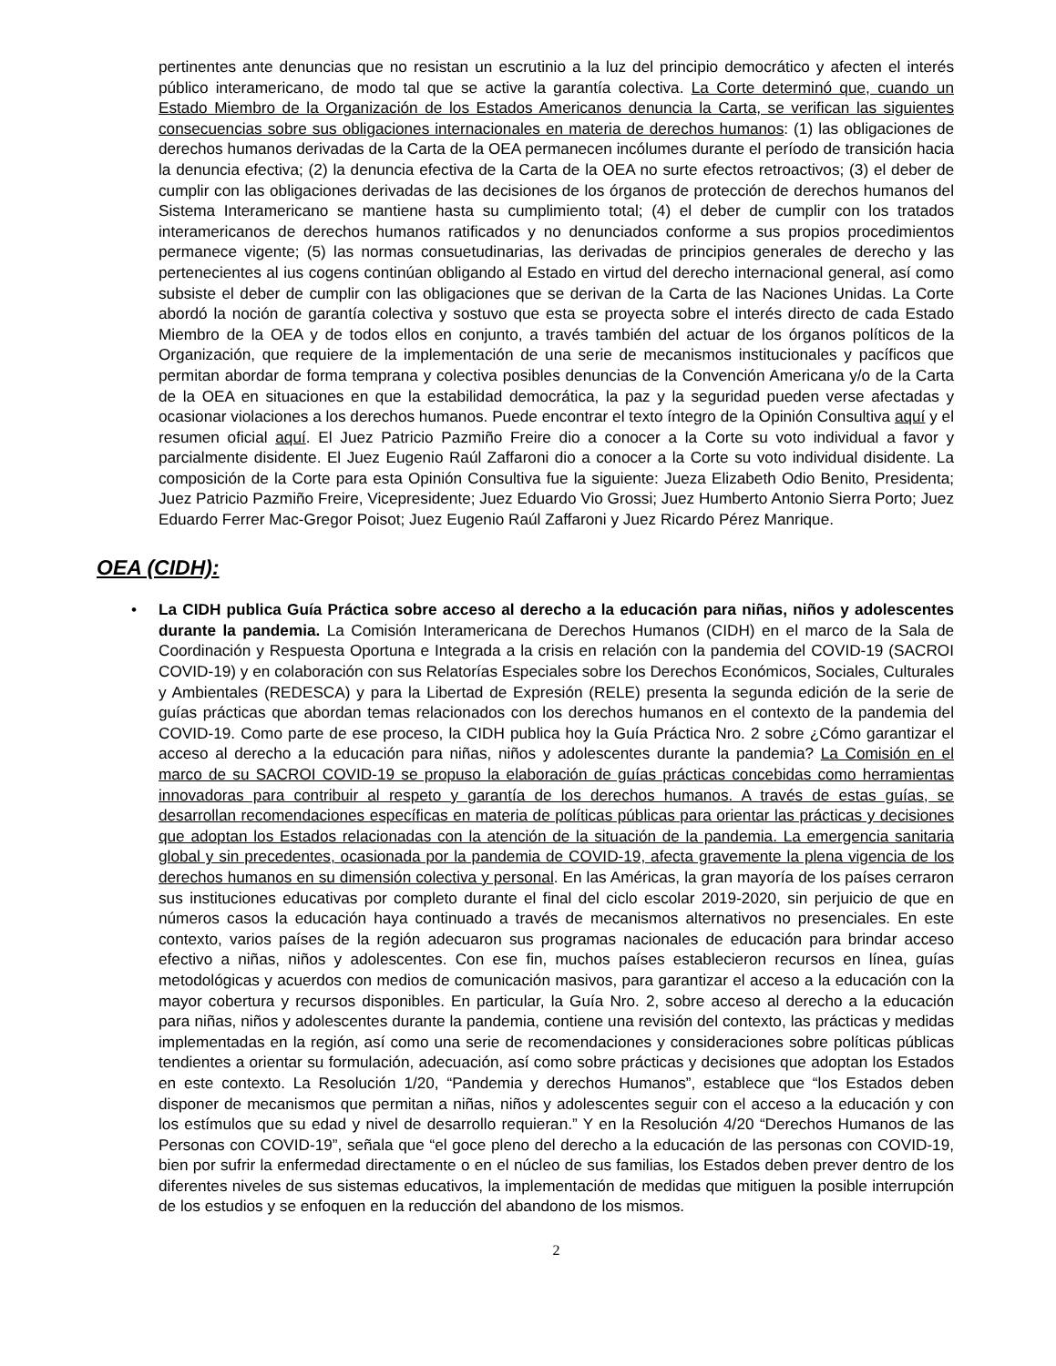pertinentes ante denuncias que no resistan un escrutinio a la luz del principio democrático y afecten el interés público interamericano, de modo tal que se active la garantía colectiva. La Corte determinó que, cuando un Estado Miembro de la Organización de los Estados Americanos denuncia la Carta, se verifican las siguientes consecuencias sobre sus obligaciones internacionales en materia de derechos humanos: (1) las obligaciones de derechos humanos derivadas de la Carta de la OEA permanecen incólumes durante el período de transición hacia la denuncia efectiva; (2) la denuncia efectiva de la Carta de la OEA no surte efectos retroactivos; (3) el deber de cumplir con las obligaciones derivadas de las decisiones de los órganos de protección de derechos humanos del Sistema Interamericano se mantiene hasta su cumplimiento total; (4) el deber de cumplir con los tratados interamericanos de derechos humanos ratificados y no denunciados conforme a sus propios procedimientos permanece vigente; (5) las normas consuetudinarias, las derivadas de principios generales de derecho y las pertenecientes al ius cogens continúan obligando al Estado en virtud del derecho internacional general, así como subsiste el deber de cumplir con las obligaciones que se derivan de la Carta de las Naciones Unidas. La Corte abordó la noción de garantía colectiva y sostuvo que esta se proyecta sobre el interés directo de cada Estado Miembro de la OEA y de todos ellos en conjunto, a través también del actuar de los órganos políticos de la Organización, que requiere de la implementación de una serie de mecanismos institucionales y pacíficos que permitan abordar de forma temprana y colectiva posibles denuncias de la Convención Americana y/o de la Carta de la OEA en situaciones en que la estabilidad democrática, la paz y la seguridad pueden verse afectadas y ocasionar violaciones a los derechos humanos. Puede encontrar el texto íntegro de la Opinión Consultiva aquí y el resumen oficial aquí. El Juez Patricio Pazmiño Freire dio a conocer a la Corte su voto individual a favor y parcialmente disidente. El Juez Eugenio Raúl Zaffaroni dio a conocer a la Corte su voto individual disidente. La composición de la Corte para esta Opinión Consultiva fue la siguiente: Jueza Elizabeth Odio Benito, Presidenta; Juez Patricio Pazmiño Freire, Vicepresidente; Juez Eduardo Vio Grossi; Juez Humberto Antonio Sierra Porto; Juez Eduardo Ferrer Mac-Gregor Poisot; Juez Eugenio Raúl Zaffaroni y Juez Ricardo Pérez Manrique.
OEA (CIDH):
•
La CIDH publica Guía Práctica sobre acceso al derecho a la educación para niñas, niños y adolescentes durante la pandemia. La Comisión Interamericana de Derechos Humanos (CIDH) en el marco de la Sala de Coordinación y Respuesta Oportuna e Integrada a la crisis en relación con la pandemia del COVID-19 (SACROI COVID-19) y en colaboración con sus Relatorías Especiales sobre los Derechos Económicos, Sociales, Culturales y Ambientales (REDESCA) y para la Libertad de Expresión (RELE) presenta la segunda edición de la serie de guías prácticas que abordan temas relacionados con los derechos humanos en el contexto de la pandemia del COVID-19. Como parte de ese proceso, la CIDH publica hoy la Guía Práctica Nro. 2 sobre ¿Cómo garantizar el acceso al derecho a la educación para niñas, niños y adolescentes durante la pandemia? La Comisión en el marco de su SACROI COVID-19 se propuso la elaboración de guías prácticas concebidas como herramientas innovadoras para contribuir al respeto y garantía de los derechos humanos. A través de estas guías, se desarrollan recomendaciones específicas en materia de políticas públicas para orientar las prácticas y decisiones que adoptan los Estados relacionadas con la atención de la situación de la pandemia. La emergencia sanitaria global y sin precedentes, ocasionada por la pandemia de COVID-19, afecta gravemente la plena vigencia de los derechos humanos en su dimensión colectiva y personal. En las Américas, la gran mayoría de los países cerraron sus instituciones educativas por completo durante el final del ciclo escolar 2019-2020, sin perjuicio de que en números casos la educación haya continuado a través de mecanismos alternativos no presenciales. En este contexto, varios países de la región adecuaron sus programas nacionales de educación para brindar acceso efectivo a niñas, niños y adolescentes. Con ese fin, muchos países establecieron recursos en línea, guías metodológicas y acuerdos con medios de comunicación masivos, para garantizar el acceso a la educación con la mayor cobertura y recursos disponibles. En particular, la Guía Nro. 2, sobre acceso al derecho a la educación para niñas, niños y adolescentes durante la pandemia, contiene una revisión del contexto, las prácticas y medidas implementadas en la región, así como una serie de recomendaciones y consideraciones sobre políticas públicas tendientes a orientar su formulación, adecuación, así como sobre prácticas y decisiones que adoptan los Estados en este contexto. La Resolución 1/20, “Pandemia y derechos Humanos”, establece que “los Estados deben disponer de mecanismos que permitan a niñas, niños y adolescentes seguir con el acceso a la educación y con los estímulos que su edad y nivel de desarrollo requieran.” Y en la Resolución 4/20 “Derechos Humanos de las Personas con COVID-19”, señala que “el goce pleno del derecho a la educación de las personas con COVID-19, bien por sufrir la enfermedad directamente o en el núcleo de sus familias, los Estados deben prever dentro de los diferentes niveles de sus sistemas educativos, la implementación de medidas que mitiguen la posible interrupción de los estudios y se enfoquen en la reducción del abandono de los mismos.
2